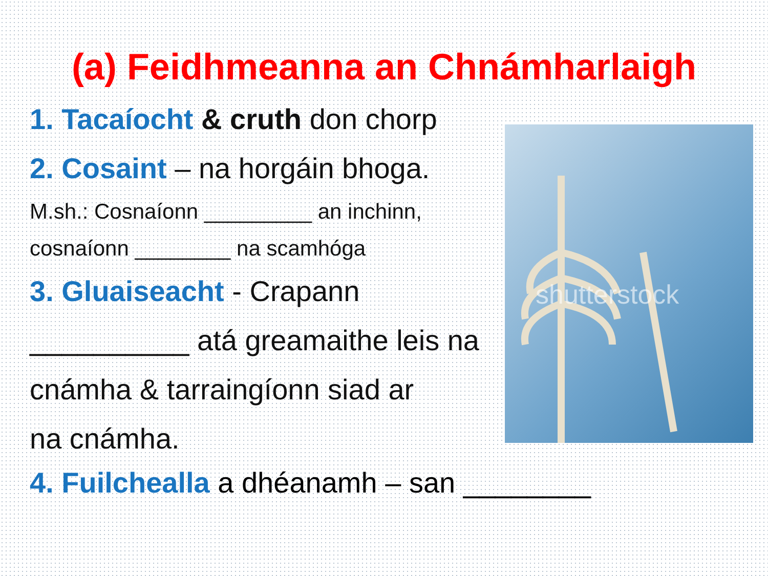(a) Feidhmeanna an Chnámharlaigh
1. Tacaíocht & cruth don chorp
2. Cosaint – na horgáin bhoga.
M.sh.: Cosnaíonn _________ an inchinn,
cosnaíonn ________ na scamhóga
3. Gluaiseacht - Crapann
__________ atá greamaithe leis na
cnámha & tarraingíonn siad ar
na cnámha.
shutterstock
4. Fuilchealla a dhéanamh – san ________